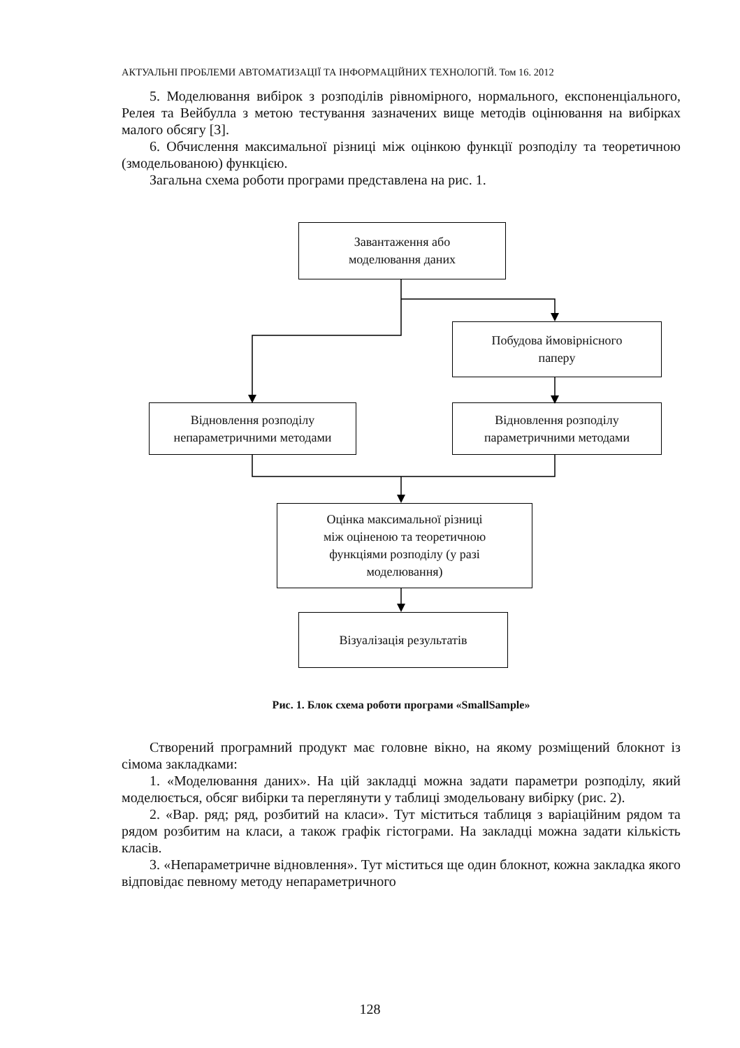АКТУАЛЬНІ ПРОБЛЕМИ АВТОМАТИЗАЦІЇ ТА ІНФОРМАЦІЙНИХ ТЕХНОЛОГІЙ. Том 16. 2012
5. Моделювання вибірок з розподілів рівномірного, нормального, експоненціального, Релея та Вейбулла з метою тестування зазначених вище методів оцінювання на вибірках малого обсягу [3].
6. Обчислення максимальної різниці між оцінкою функції розподілу та теоретичною (змодельованою) функцією.
Загальна схема роботи програми представлена на рис. 1.
Завантаження або
моделювання даних
Побудова ймовірнісного
паперу
Відновлення розподілу
непараметричними методами
Відновлення розподілу
параметричними методами
Оцінка максимальної різниці
між оціненою та теоретичною
функціями розподілу (у разі
моделювання)
Візуалізація результатів
Рис. 1. Блок схема роботи програми «SmallSample»
Створений програмний продукт має головне вікно, на якому розміщений блокнот із сімома закладками:
1. «Моделювання даних». На цій закладці можна задати параметри розподілу, який моделюється, обсяг вибірки та переглянути у таблиці змодельовану вибірку (рис. 2).
2. «Вар. ряд; ряд, розбитий на класи». Тут міститься таблиця з варіаційним рядом та рядом розбитим на класи, а також графік гістограми. На закладці можна задати кількість класів.
3. «Непараметричне відновлення». Тут міститься ще один блокнот, кожна закладка якого відповідає певному методу непараметричного
128